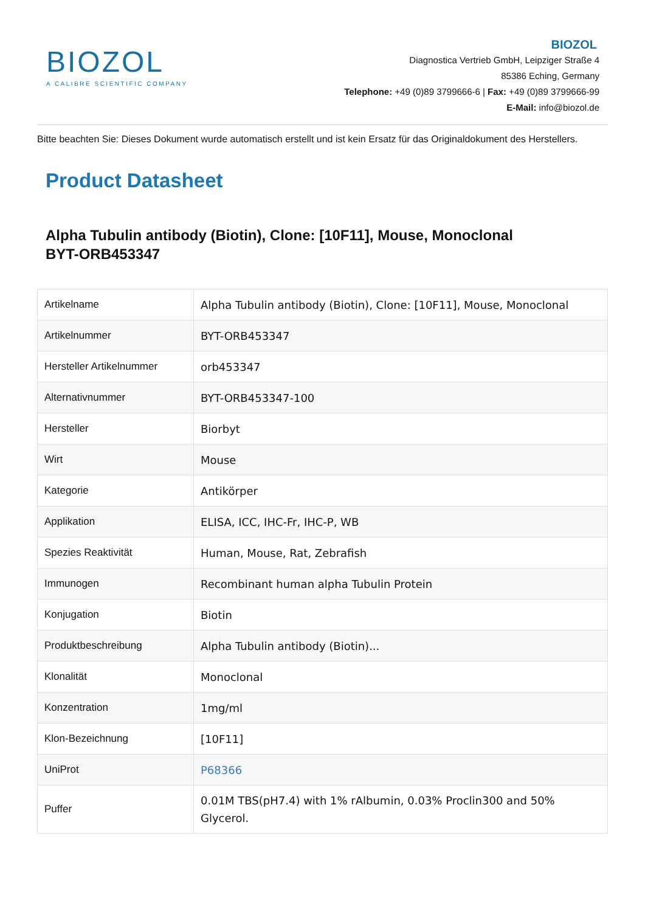BIOZOL
A CALIBRE SCIENTIFIC COMPANY
BIOZOL
Diagnostica Vertrieb GmbH, Leipziger Straße 4
85386 Eching, Germany
Telephone: +49 (0)89 3799666-6 | Fax: +49 (0)89 3799666-99
E-Mail: info@biozol.de
Bitte beachten Sie: Dieses Dokument wurde automatisch erstellt und ist kein Ersatz für das Originaldokument des Herstellers.
Product Datasheet
Alpha Tubulin antibody (Biotin), Clone: [10F11], Mouse, Monoclonal
BYT-ORB453347
| Artikelname | Alpha Tubulin antibody (Biotin), Clone: [10F11], Mouse, Monoclonal |
| Artikelnummer | BYT-ORB453347 |
| Hersteller Artikelnummer | orb453347 |
| Alternativnummer | BYT-ORB453347-100 |
| Hersteller | Biorbyt |
| Wirt | Mouse |
| Kategorie | Antikörper |
| Applikation | ELISA, ICC, IHC-Fr, IHC-P, WB |
| Spezies Reaktivität | Human, Mouse, Rat, Zebrafish |
| Immunogen | Recombinant human alpha Tubulin Protein |
| Konjugation | Biotin |
| Produktbeschreibung | Alpha Tubulin antibody (Biotin)... |
| Klonalität | Monoclonal |
| Konzentration | 1mg/ml |
| Klon-Bezeichnung | [10F11] |
| UniProt | P68366 |
| Puffer | 0.01M TBS(pH7.4) with 1% rAlbumin, 0.03% Proclin300 and 50% Glycerol. |